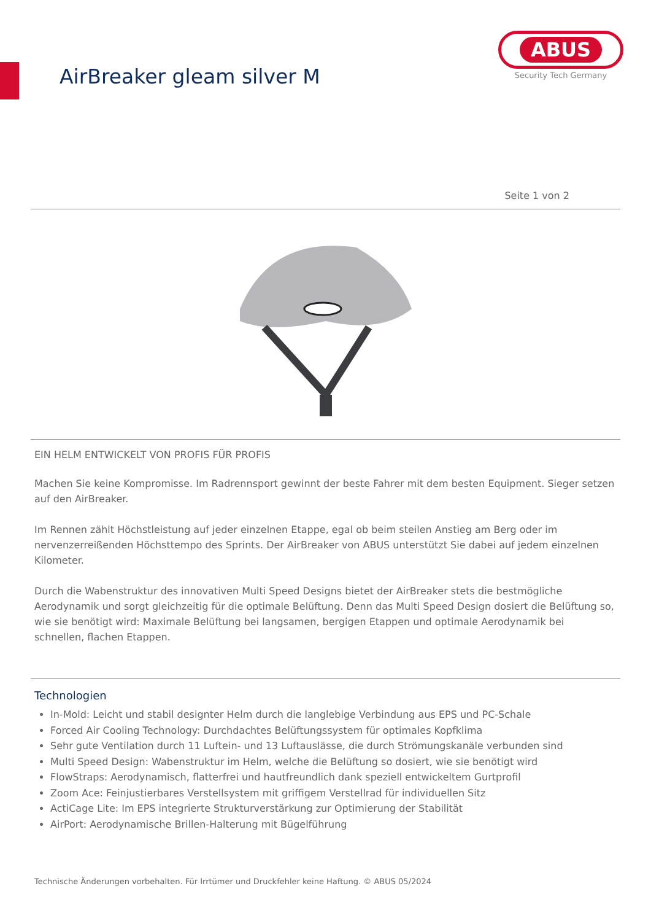AirBreaker gleam silver M
ABUS
Security Tech Germany
Seite 1 von 2
EIN HELM ENTWICKELT VON PROFIS FÜR PROFIS
Machen Sie keine Kompromisse. Im Radrennsport gewinnt der beste Fahrer mit dem besten Equipment. Sieger setzen auf den AirBreaker.
Im Rennen zählt Höchstleistung auf jeder einzelnen Etappe, egal ob beim steilen Anstieg am Berg oder im nervenzerreißenden Höchsttempo des Sprints. Der AirBreaker von ABUS unterstützt Sie dabei auf jedem einzelnen Kilometer.
Durch die Wabenstruktur des innovativen Multi Speed Designs bietet der AirBreaker stets die bestmögliche Aerodynamik und sorgt gleichzeitig für die optimale Belüftung. Denn das Multi Speed Design dosiert die Belüftung so, wie sie benötigt wird: Maximale Belüftung bei langsamen, bergigen Etappen und optimale Aerodynamik bei schnellen, flachen Etappen.
Technologien
In-Mold: Leicht und stabil designter Helm durch die langlebige Verbindung aus EPS und PC-Schale
Forced Air Cooling Technology: Durchdachtes Belüftungssystem für optimales Kopfklima
Sehr gute Ventilation durch 11 Luftein- und 13 Luftauslässe, die durch Strömungskanäle verbunden sind
Multi Speed Design: Wabenstruktur im Helm, welche die Belüftung so dosiert, wie sie benötigt wird
FlowStraps: Aerodynamisch, flatterfrei und hautfreundlich dank speziell entwickeltem Gurtprofil
Zoom Ace: Feinjustierbares Verstellsystem mit griffigem Verstellrad für individuellen Sitz
ActiCage Lite: Im EPS integrierte Strukturverstärkung zur Optimierung der Stabilität
AirPort: Aerodynamische Brillen-Halterung mit Bügelführung
Technische Änderungen vorbehalten. Für Irrtümer und Druckfehler keine Haftung. © ABUS 05/2024